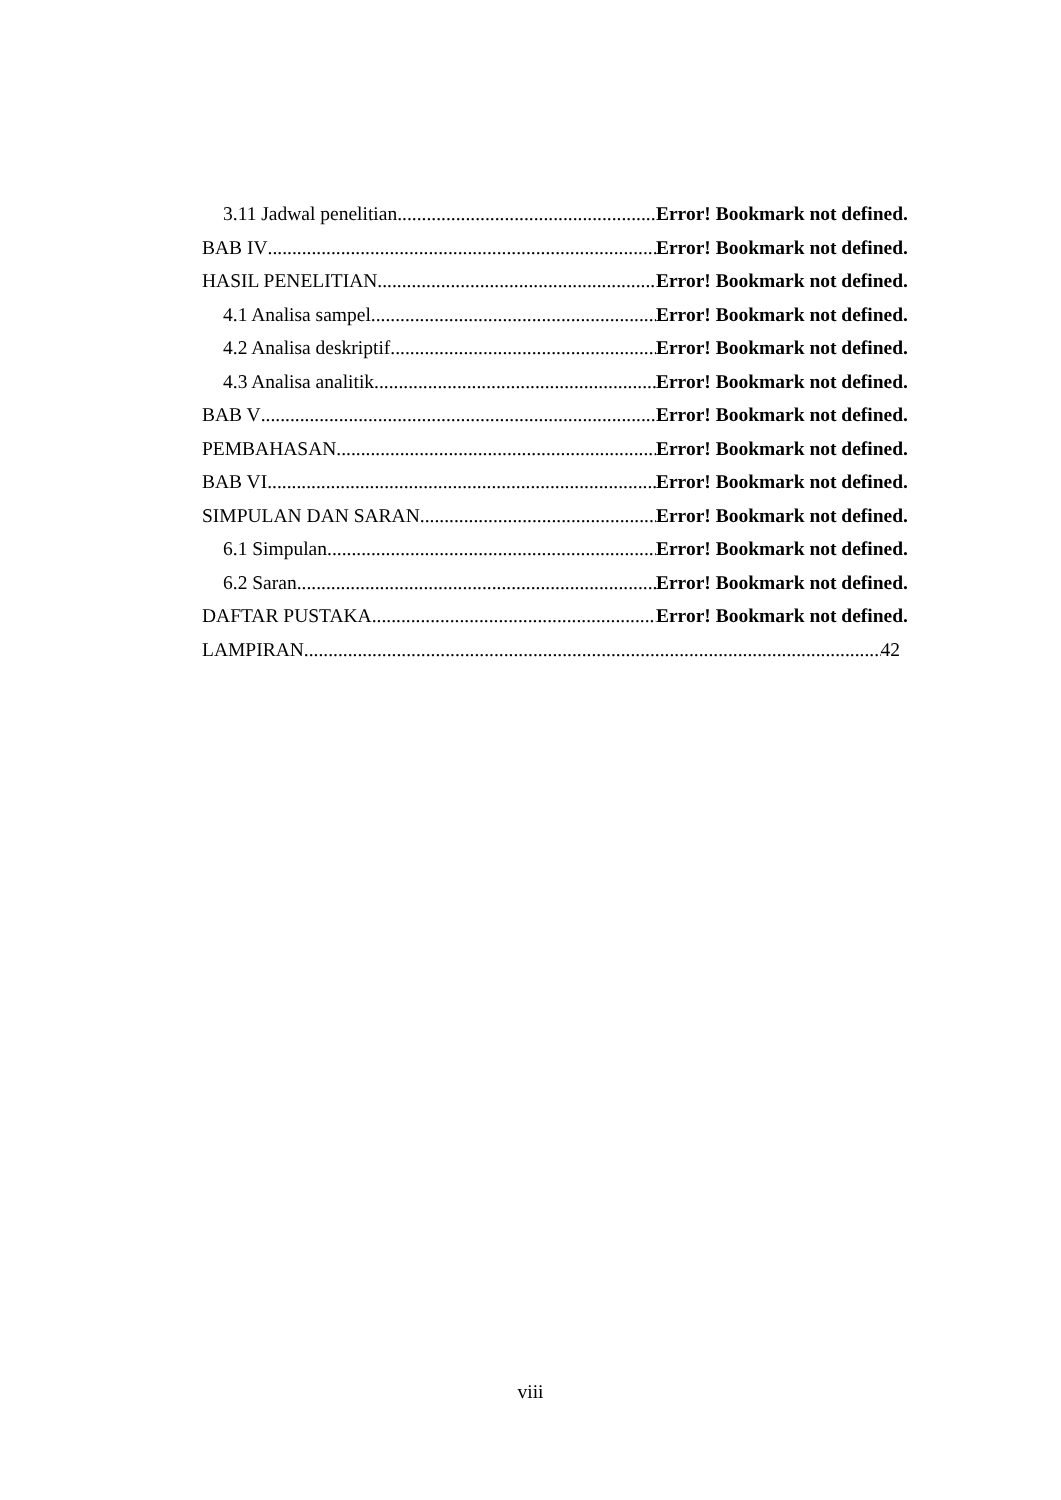3.11 Jadwal penelitian Error! Bookmark not defined.
BAB IV Error! Bookmark not defined.
HASIL PENELITIAN Error! Bookmark not defined.
4.1 Analisa sampel Error! Bookmark not defined.
4.2 Analisa deskriptif Error! Bookmark not defined.
4.3 Analisa analitik Error! Bookmark not defined.
BAB V Error! Bookmark not defined.
PEMBAHASAN Error! Bookmark not defined.
BAB VI Error! Bookmark not defined.
SIMPULAN DAN SARAN Error! Bookmark not defined.
6.1 Simpulan Error! Bookmark not defined.
6.2 Saran Error! Bookmark not defined.
DAFTAR PUSTAKA Error! Bookmark not defined.
LAMPIRAN 42
viii